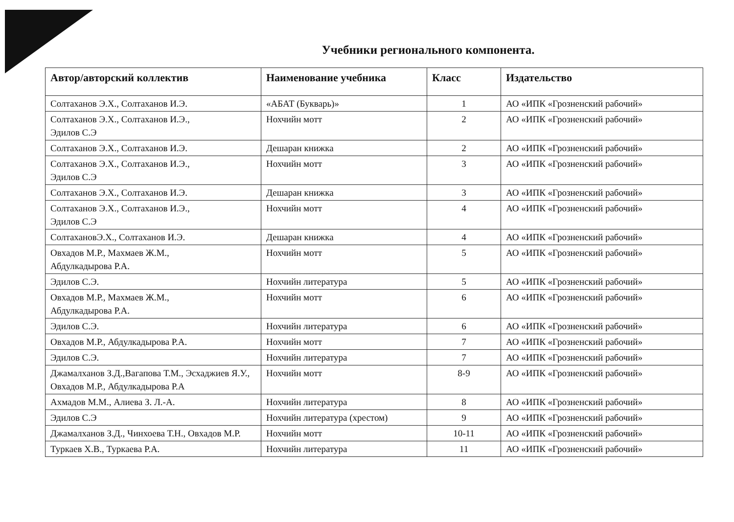Учебники регионального компонента.
| Автор/авторский коллектив | Наименование учебника | Класс | Издательство |
| --- | --- | --- | --- |
| Солтаханов Э.Х., Солтаханов И.Э. | «АБАТ (Букварь)» | 1 | АО «ИПК «Грозненский рабочий» |
| Солтаханов Э.Х., Солтаханов И.Э., Эдилов С.Э | Нохчийн мотт | 2 | АО «ИПК «Грозненский рабочий» |
| Солтаханов Э.Х., Солтаханов И.Э. | Дешаран книжка | 2 | АО «ИПК «Грозненский рабочий» |
| Солтаханов Э.Х., Солтаханов И.Э., Эдилов С.Э | Нохчийн мотт | 3 | АО «ИПК «Грозненский рабочий» |
| Солтаханов Э.Х., Солтаханов И.Э. | Дешаран книжка | 3 | АО «ИПК «Грозненский рабочий» |
| Солтаханов Э.Х., Солтаханов И.Э., Эдилов С.Э | Нохчийн мотт | 4 | АО «ИПК «Грозненский рабочий» |
| СолтахановЭ.Х., Солтаханов И.Э. | Дешаран книжка | 4 | АО «ИПК «Грозненский рабочий» |
| Овхадов М.Р., Махмаев Ж.М., Абдулкадырова Р.А. | Нохчийн мотт | 5 | АО «ИПК «Грозненский рабочий» |
| Эдилов С.Э. | Нохчийн литература | 5 | АО «ИПК «Грозненский рабочий» |
| Овхадов М.Р., Махмаев Ж.М., Абдулкадырова Р.А. | Нохчийн мотт | 6 | АО «ИПК «Грозненский рабочий» |
| Эдилов С.Э. | Нохчийн литература | 6 | АО «ИПК «Грозненский рабочий» |
| Овхадов М.Р., Абдулкадырова Р.А. | Нохчийн мотт | 7 | АО «ИПК «Грозненский рабочий» |
| Эдилов С.Э. | Нохчийн литература | 7 | АО «ИПК «Грозненский рабочий» |
| Джамалханов З.Д.,Вагапова Т.М., Эсхаджиев Я.У., Овхадов М.Р., Абдулкадырова Р.А | Нохчийн мотт | 8-9 | АО «ИПК «Грозненский рабочий» |
| Ахмадов М.М., Алиева З. Л.-А. | Нохчийн литература | 8 | АО «ИПК «Грозненский рабочий» |
| Эдилов С.Э | Нохчийн литература (хрестом) | 9 | АО «ИПК «Грозненский рабочий» |
| Джамалханов З.Д., Чинхоева Т.Н., Овхадов М.Р. | Нохчийн мотт | 10-11 | АО «ИПК «Грозненский рабочий» |
| Туркаев Х.В., Туркаева Р.А. | Нохчийн литература | 11 | АО «ИПК «Грозненский рабочий» |